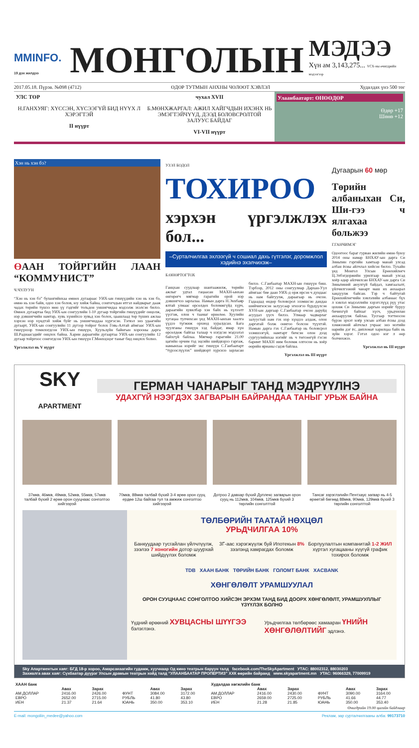MMINFO.
19 дэх жилдээ
МОНГОЛЫН
МЭДЭЭ
Хүн ам 3,143,275... ҮСХ-ны өчигдрийн мэдээгээр
2017.05.18. Пүрэв. №098 (4712) ӨДӨР ТУТМЫН АНХНЫ ЧӨЛӨӨТ ХЭВЛЭЛ Худалдах үнэ 500 төг
УЛС ТӨР
Н.ГАНХУЯГ: ХҮССЭН, ХҮСЭЭГҮЙ БИД НҮҮХ Л ХЭРЭГТЭЙ
II нүүрт
чухал XVII
Б.МӨНХЖАРГАЛ: АЖИЛ ХАЙГЧДЫН ИХЭНХ НЬ ЭМЭГТЭЙЧҮҮД, ДЭЭД БОЛОВСРОЛТОЙ ЗАЛУУС БАЙДАГ
VI-VII нүүрт
Улаанбаатарт: ӨНӨӨДӨР
Өдөр +17
Шөнө +12
Хэн нь хэн бэ?
ӨААН ТОЙРГИЙН ЛААН “КОММУНИСТ”
Ч.ЧУЛУУН
“Хэн нь хэн бэ” булангийнхаа өмнөх дугаараас УИХ-ын гишүүдийн хэн нь хэн бэ, өмнө нь хэн байв, одоо хэн болов, юу хийж байна, сонгогчдын итгэл найдварыг дааж чадах төрийн түшээ мөн үү гэдгийг тольдон уншигчидаа мэдээлж эхэлсэн билээ. Өмнөх дугаартаа бид УИХ-ын сонгуулийн 1-10 дугаар тойргийн гишүүдийг онцолж, нэр дэвшигчийн намтар, хувь хүнийхээ хувьд хэн болох, цаашлаад төр түших ажлаа хэрхэн нэр хүндтэй хийж буйг нь уншигчиддаа хүргэсэн. Тэгвэл энэ удаагийн дугаарт, УИХ-ын сонгуулийн 11 дүгээр тойрог болох Говь-Алтай аймгаас УИХ-ын гишүүнээр томилогдсон УИХ-ын гишүүн, Хуульзүйн байнгын хорооны дарга Ш.Раднаасэдийг онцлох байна. Харин дараагийн дугаартаа УИХ-ын сонгуулийн 12 дугаар тойргоос сонгогдсон УИХ-ын гишүүн Г.Мөнхцэцэг таныг бид онцлох болно.
Үргэлжлэл нь V нүүрт
УЗЭЛ БОДОЛ
ТОХИРОО
хэрхэн үргэлжлэх бол...
–Сурталчилгаа эхлээгүй ч сошиал дахь гүтгэлэг, доромжлол хэдийнэ эхэлчихэж–
Б.ӨНӨРТОГТОХ
Ганцхан суудлаар шантаажилж, төрийн ажлыг удтал гацаасан МАХН-ынхан өнгөрөгч мягмар гарагийн орой нэр дэвшигчээ зарлалаа. Намын дарга Н.Энхбаяр ялтай улмаас өрсөлдөх боломжгүйд хүрч, дараагийн хувилбар хэн байх нь хүлээлт үүсгэж, олон ч таамаг өрнөлөө. Хуулийн хугацаа тулчихсан үед МАХН-ынхан хаалга үүдээ түгжиж орхиод хуралдсан. Бага чуулганы гишүүн хэд байдаг, ямар хүн өрсөлдөж байгаа талаар ч нэгдсэн мэдээлэл байхгүй байлаа. Мягмар гарагийн 21.00 цагийн орчим тэд эцсийн шийдвэрээ гаргаж, намынхаа нэрийг экс гишүүн С.Ганбаатарт “түрээслүүлэх” шийдвэрт хүрснээ зарласан билээ. С.Ганбаатар МАХН-ын гишүүн биш. Тэрбээр, 2012 оны сонгуулиар Дархан-Уул аймгаас бие даан УИХ-д орж ирсэн ч дундаас нь нам байгуулж, дараагаар нь очсон. Гадаадад өндөр боловсрол эзэмшсэн дандаа шийчигнэсэн залуусаар эгнээгээ бүрдүүлсэн ХҮН-ын даргаар С.Ганбаатар очсон даруйд асуудал үүсч билээ. Улмаар чадварлаг залуустай нам гэх нэр хүндээ алдаж, олон даргатай болж онигоо болсон түүхтэй. Намын дарга гэх С.Ганбаатар нь боловсрол эзэмшээгүй, намтарт бичсэн олон дээд сургуулийнхаа нэгийг нь ч төгсөөгүй гэсэн баримт МАХН иим боломж олгосон нь хоёр өөрийн ярианы сэдэв байлаа.
Үргэлжлэл нь III нүүрт
Дугаарын 60 мөр
Төрийн албаныхан Си, Ши-гээ ч ялгахаа больжээ
Г.ГАНЧИМЭГ
Одоогоос бараг гурван жилийн өмнө буюу 2014 оны намар БНХАУ-ын дарга Си Зиньпин гэргийн хамтаар манай улсад албан ёсны айлчлал хийсэн билээ. Тухайн үед Монгол Улсын Ерөнхийлөгч Ц.Элбэгдоржийн урилгаар манай улсад хоёр өдөр айлчилсан БНХАУ-ын дарга Си Зиньпиний аюулгүй байдал, хамгаалалт, үйлчилгээний чанарт маш их анхаарал хандуулж байсан. Тэр ч байтугай Ерөнхийлөгчийн хэвлэлийн албанаас бүх л хэвлэл мэдээллийн хэрэгслүүд рүү утас цохиж Си Зиньпин даргын нэрийг буруу бичихгүй байхыг хүсч, урьдчилан анхааруулж байлаа. Тусгаар тогтносон бүрэн эрхэт хоёр улсын албан ёсны дээд хэмжээний айлчлал учраас энэ мэтийн нарийн дэг ёс, дипломат харилцаа байх нь зүйн хэрэг. Гэтэл одоо нэг л өөр болчихжээ.
Үргэлжлэл нь III нүүрт
SKY
APARTMENT
ГЕРМАН ЧАНАРЫГ ТАНД МЭДРҮҮЛНЭ
УДАХГҮЙ НЭЭГДЭХ ЗАГВАРЫН БАЙРАНДАА ТАНЫГ УРЬЖ БАЙНА
37мкв, 46мкв, 49мкв, 52мкв, 55мкв, 57мкв талбай бүхий 2 өрөө орон сууцнаас сонголтоо хийгээрэй
70мкв, 88мкв талбай бүхий 3-4 өрөө орон сууц ердөө 12ш байгаа тул та амжиж сонголтоо хийгээрэй
Дотроо 2 давхар бүхий Дуплекс загварын орон сууц нь 112мкв, 104мкв, 125мкв бүхий 3 төрлийн сонголттой
Тансаг зэрэглэлийн Пентхаус загвар нь 4-5 өрөөтэй бөгөөд 88мкв, 90мкв, 129мкв бүхий 3 төрлийн сонголттой
ТӨЛБӨРИЙН ТААТАЙ НӨХЦӨЛ
УРЬДЧИЛГАА 10%
Банкуудаар тусгайлан үйлчлүүлж, зээлээ 7 хоногийн дотор шуурхай шийдүүлэх боломж
3Г-аас хэрэгжүүлж буй Ипотекын 8% зээлэнд хамрагдах боломж
Борлуулалтын компанитай 1-2 ЖИЛ хүртэл хугацааны хүүгүй график тохирох боломж
TDB ХААН БАНК ТӨРИЙН БАНК ГОЛОМТ БАНК XACBANK
ХӨНГӨЛӨЛТ УРАМШУУЛАЛ
ОРОН СУУЦНААС СОНГОЛТОО ХИЙСЭН ЭРХЭМ ТАНД БИД ДООРХ ХӨНГӨЛӨЛТ, УРАМШУУЛЛЫГ ҮЗҮҮЛЭХ БОЛНО
Үүдний өрөөний ХУВЦАСНЫ ШҮҮГЭЭ бэлэглэнэ.
Урьдчилгаа төлбөрөөс хамааран ҮНИЙН ХӨНГӨЛӨЛТИЙГ эдлэнэ.
Sky Апартментын хаяг: БГД 18-р хороо, Амарсанаагийн гудамж, хуучнаар Од кино театрын баруун талд facebook.com/TheSkyApartment УТАС: 88002312, 88030203
Захиалга авах хаяг: Сүхбаатар дүүрэг Улсын драмын театрын хойд талд “УЛААНБААТАР ПРОПЕРТИЗ” ХХК өөрийн байранд www.skyapartment.mn УТАС: 96066329, 77009919
| ХААН банк | | | | | | Худалдаа хөгжлийн банк | | | | | |
| --- | --- | --- | --- | --- | --- | --- | --- | --- | --- | --- | --- |
| | Авах | Зарах | | Авах | Зарах | | Авах | Зарах | | Авах | Зарах |
| АМ.ДОЛЛАР | 2416.00 | 2426.00 | ФУНТ | 3084.00 | 3172.00 | АМ.ДОЛЛАР | 2416.00 | 2430.00 | ФУНТ | 3090.00 | 3164.00 |
| ЕВРО | 2652.00 | 2715.00 | РУБЛЬ | 41.80 | 43.80 | ЕВРО | 2659.00 | 2725.00 | РУБЛЬ | 41.66 | 44.77 |
| ИЕН | 21.37 | 21.64 | ЮАНЬ | 350.00 | 353.10 | ИЕН | 21.28 | 21.85 | ЮАНЬ | 350.00 | 353.40 |
Өчигдрийн 19.00 цагийн байдлаар
E-mail: mongoliin_medee@yahoo.com Реклам, зар сурталчилгааны алба: 99173710